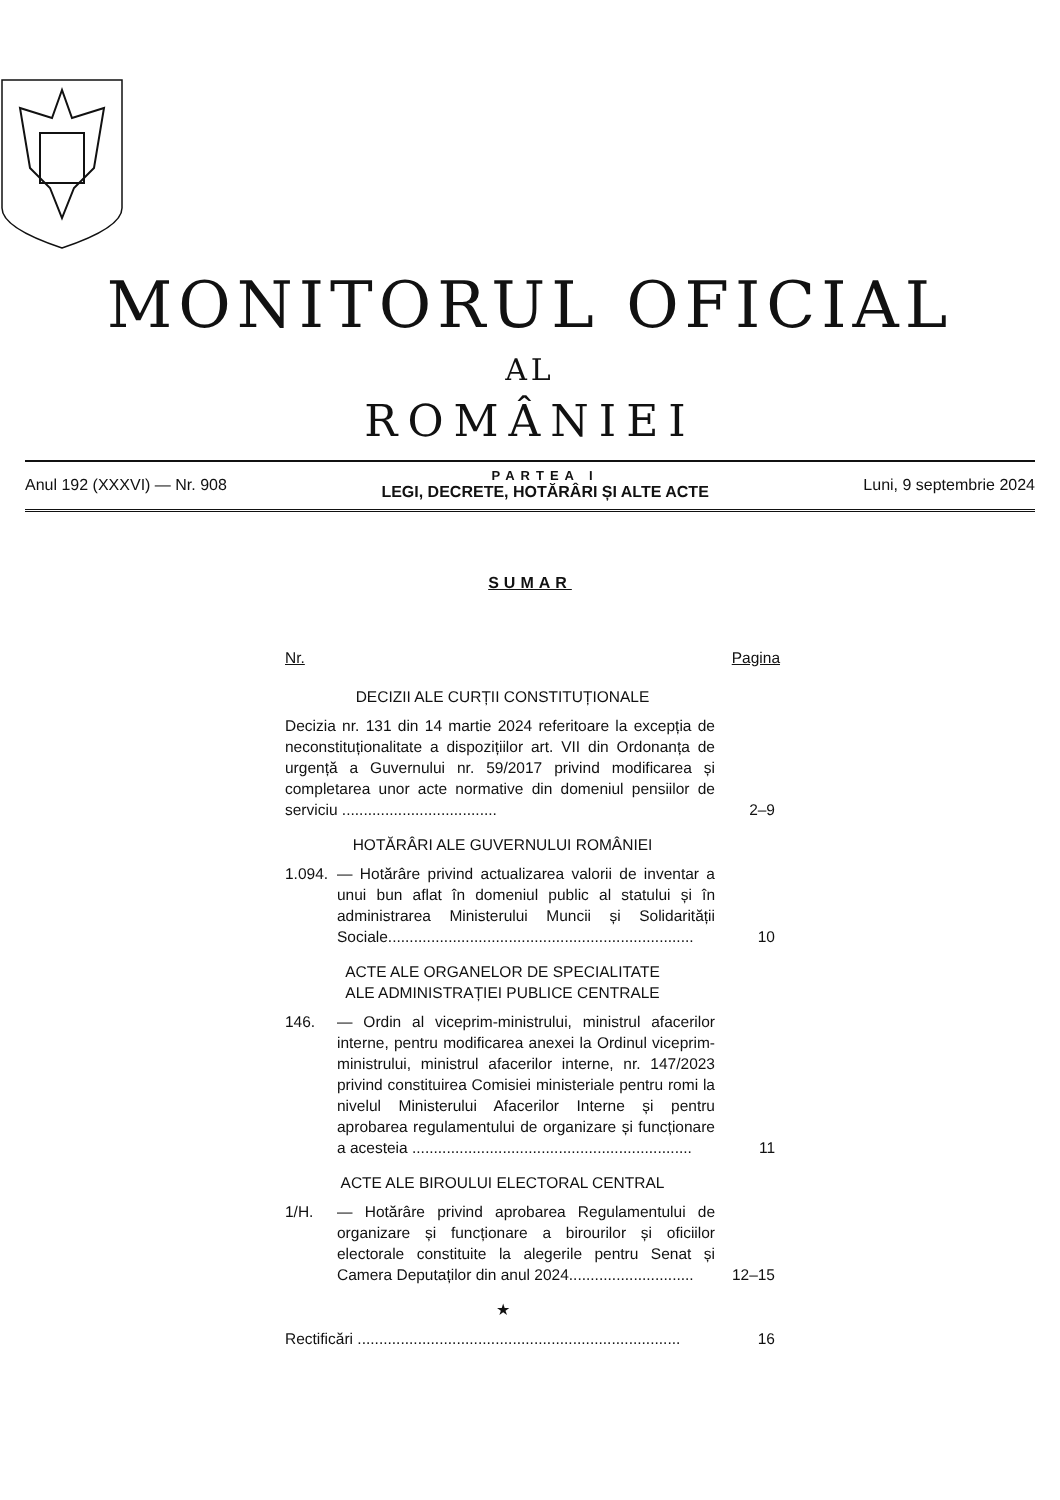MONITORUL OFICIAL
AL
ROMÂNIEI
Anul 192 (XXXVI) — Nr. 908
PARTEA I
LEGI, DECRETE, HOTĂRÂRI ȘI ALTE ACTE
Luni, 9 septembrie 2024
SUMAR
Nr. Pagina
DECIZII ALE CURȚII CONSTITUȚIONALE
Decizia nr. 131 din 14 martie 2024 referitoare la excepția de neconstituționalitate a dispozițiilor art. VII din Ordonanța de urgență a Guvernului nr. 59/2017 privind modificarea și completarea unor acte normative din domeniul pensiilor de serviciu ....................................
2–9
HOTĂRÂRI ALE GUVERNULUI ROMÂNIEI
1.094.
— Hotărâre privind actualizarea valorii de inventar a unui bun aflat în domeniul public al statului și în administrarea Ministerului Muncii și Solidarității Sociale.......................................................................
10
ACTE ALE ORGANELOR DE SPECIALITATE
ALE ADMINISTRAȚIEI PUBLICE CENTRALE
146. — Ordin al viceprim-ministrului, ministrul afacerilor interne, pentru modificarea anexei la Ordinul viceprim-ministrului, ministrul afacerilor interne, nr. 147/2023 privind constituirea Comisiei ministeriale pentru romi la nivelul Ministerului Afacerilor Interne și pentru aprobarea regulamentului de organizare și funcționare a acesteia .................................................................
11
ACTE ALE BIROULUI ELECTORAL CENTRAL
1/H. — Hotărâre privind aprobarea Regulamentului de organizare și funcționare a birourilor și oficiilor electorale constituite la alegerile pentru Senat și Camera Deputaților din anul 2024.............................
12–15
★
Rectificări ...........................................................................
16